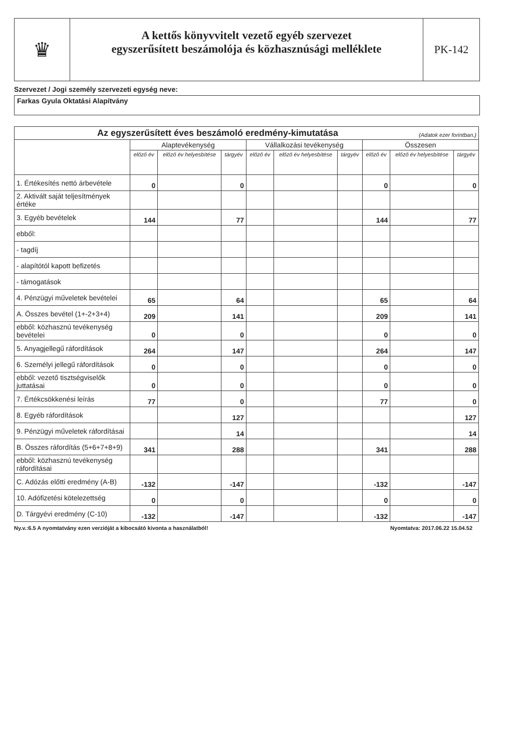♛
A kettős könyvvitelt vezető egyéb szervezet
egyszerűsített beszámolója és közhasznúsági melléklete
PK-142
Szervezet / Jogi személy szervezeti egység neve:
Farkas Gyula Oktatási Alapítvány
| Az egyszerűsített éves beszámoló eredmény-kimutatása (Adatok ezer forintban.) | | | | | | | | | |
| --- | --- | --- | --- | --- | --- | --- | --- | --- | --- |
| | Alaptevékenység | | | Vállalkozási tevékenység | | | Összesen | | |
| | előző év | előző év helyesbítése | tárgyév | előző év | előző év helyesbítése | tárgyév | előző év | előző év helyesbítése | tárgyév |
| 1. Értékesítés nettó árbevétele | 0 | | 0 | | | | 0 | | 0 |
| 2. Aktivált saját teljesítmények értéke | | | | | | | | | |
| 3. Egyéb bevételek | 144 | | 77 | | | | 144 | | 77 |
| ebből: | | | | | | | | | |
| - tagdíj | | | | | | | | | |
| - alapítótól kapott befizetés | | | | | | | | | |
| - támogatások | | | | | | | | | |
| 4. Pénzügyi műveletek bevételei | 65 | | 64 | | | | 65 | | 64 |
| A. Összes bevétel (1+-2+3+4) | 209 | | 141 | | | | 209 | | 141 |
| ebből: közhasznú tevékenység bevételei | 0 | | 0 | | | | 0 | | 0 |
| 5. Anyagjellegű ráfordítások | 264 | | 147 | | | | 264 | | 147 |
| 6. Személyi jellegű ráfordítások | 0 | | 0 | | | | 0 | | 0 |
| ebből: vezető tisztségviselők juttatásai | 0 | | 0 | | | | 0 | | 0 |
| 7. Értékcsökkenési leírás | 77 | | 0 | | | | 77 | | 0 |
| 8. Egyéb ráfordítások | | | 127 | | | | | | 127 |
| 9. Pénzügyi műveletek ráfordításai | | | 14 | | | | | | 14 |
| B. Összes ráfordítás (5+6+7+8+9) | 341 | | 288 | | | | 341 | | 288 |
| ebből: közhasznú tevékenység ráfordításai | | | | | | | | | |
| C. Adózás előtti eredmény (A-B) | -132 | | -147 | | | | -132 | | -147 |
| 10. Adófizetési kötelezettség | 0 | | 0 | | | | 0 | | 0 |
| D. Tárgyévi eredmény (C-10) | -132 | | -147 | | | | -132 | | -147 |
Ny.v.:6.5 A nyomtatvány ezen verzióját a kibocsátó kivonta a használatból! Nyomtatva: 2017.06.22 15.04.52